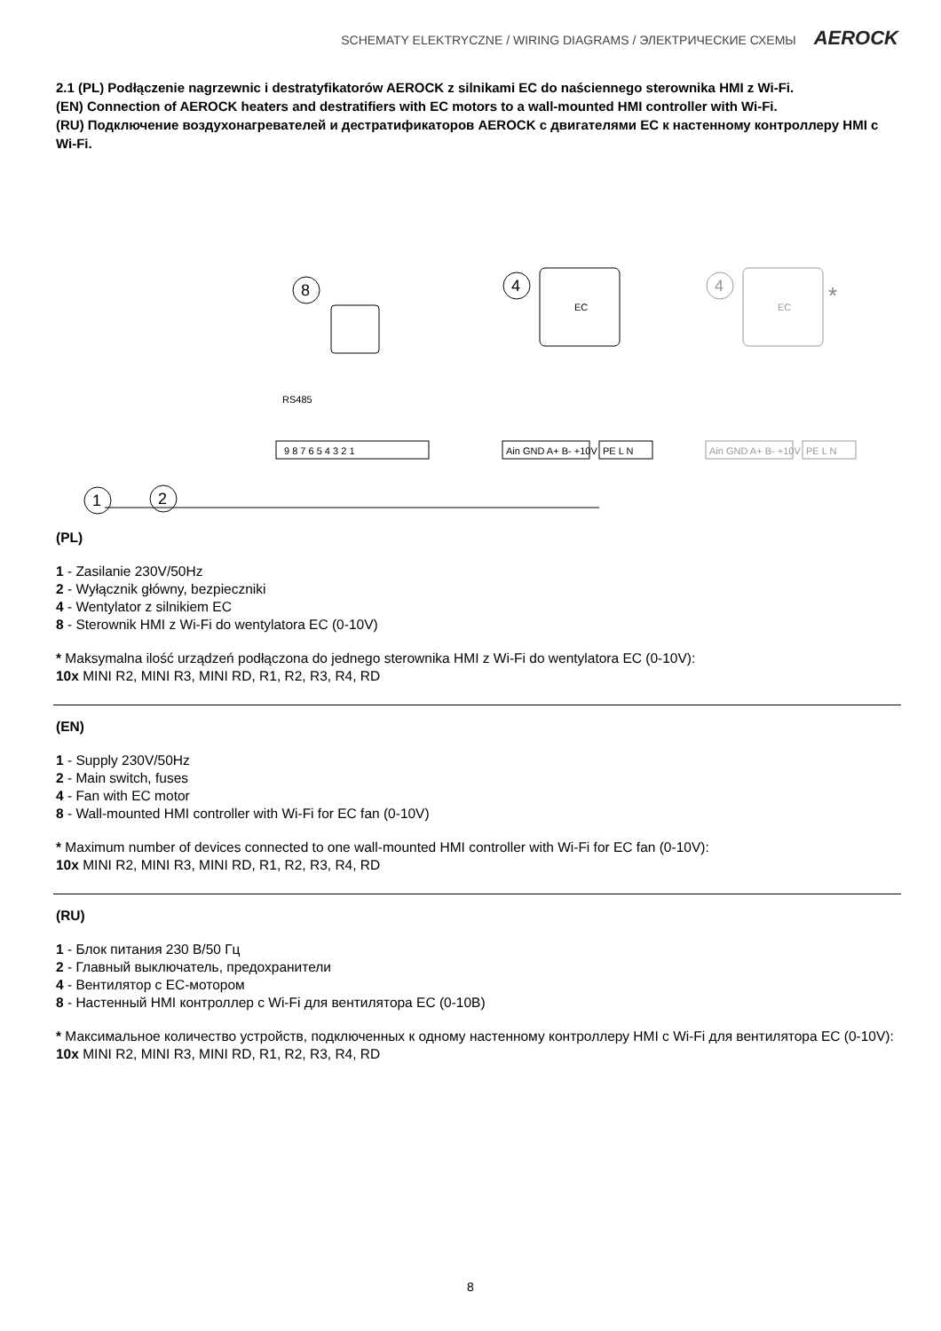SCHEMATY ELEKTRYCZNE / WIRING DIAGRAMS / ЭЛЕКТРИЧЕСКИЕ СХЕМЫ AEROCK
2.1 (PL) Podłączenie nagrzewnic i destratyfikatorów AEROCK z silnikami EC do naściennego sterownika HMI z Wi-Fi.
(EN) Connection of AEROCK heaters and destratifiers with EC motors to a wall-mounted HMI controller with Wi-Fi.
(RU) Подключение воздухонагревателей и дестратификаторов AEROCK с двигателями EC к настенному контроллеру HMI с Wi-Fi.
8
4
EC
4
EC
*
RS485
9 8 7 6 5 4 3 2 1
Ain GND A+ B- +10V
PE L N
Ain GND A+ B- +10V
PE L N
1
2
(PL)
1 - Zasilanie 230V/50Hz
2 - Wyłącznik główny, bezpieczniki
4 - Wentylator z silnikiem EC
8 - Sterownik HMI z Wi-Fi do wentylatora EC (0-10V)
* Maksymalna ilość urządzeń podłączona do jednego sterownika HMI z Wi-Fi do wentylatora EC (0-10V):
10x MINI R2, MINI R3, MINI RD, R1, R2, R3, R4, RD
(EN)
1 - Supply 230V/50Hz
2 - Main switch, fuses
4 - Fan with EC motor
8 - Wall-mounted HMI controller with Wi-Fi for EC fan (0-10V)
* Maximum number of devices connected to one wall-mounted HMI controller with Wi-Fi for EC fan (0-10V):
10x MINI R2, MINI R3, MINI RD, R1, R2, R3, R4, RD
(RU)
1 - Блок питания 230 В/50 Гц
2 - Главный выключатель, предохранители
4 - Вентилятор с EC-мотором
8 - Настенный HMI контроллер с Wi-Fi для вентилятора EC (0-10В)
* Максимальное количество устройств, подключенных к одному настенному контроллеру HMI с Wi-Fi для вентилятора EC (0-10V):
10x MINI R2, MINI R3, MINI RD, R1, R2, R3, R4, RD
8